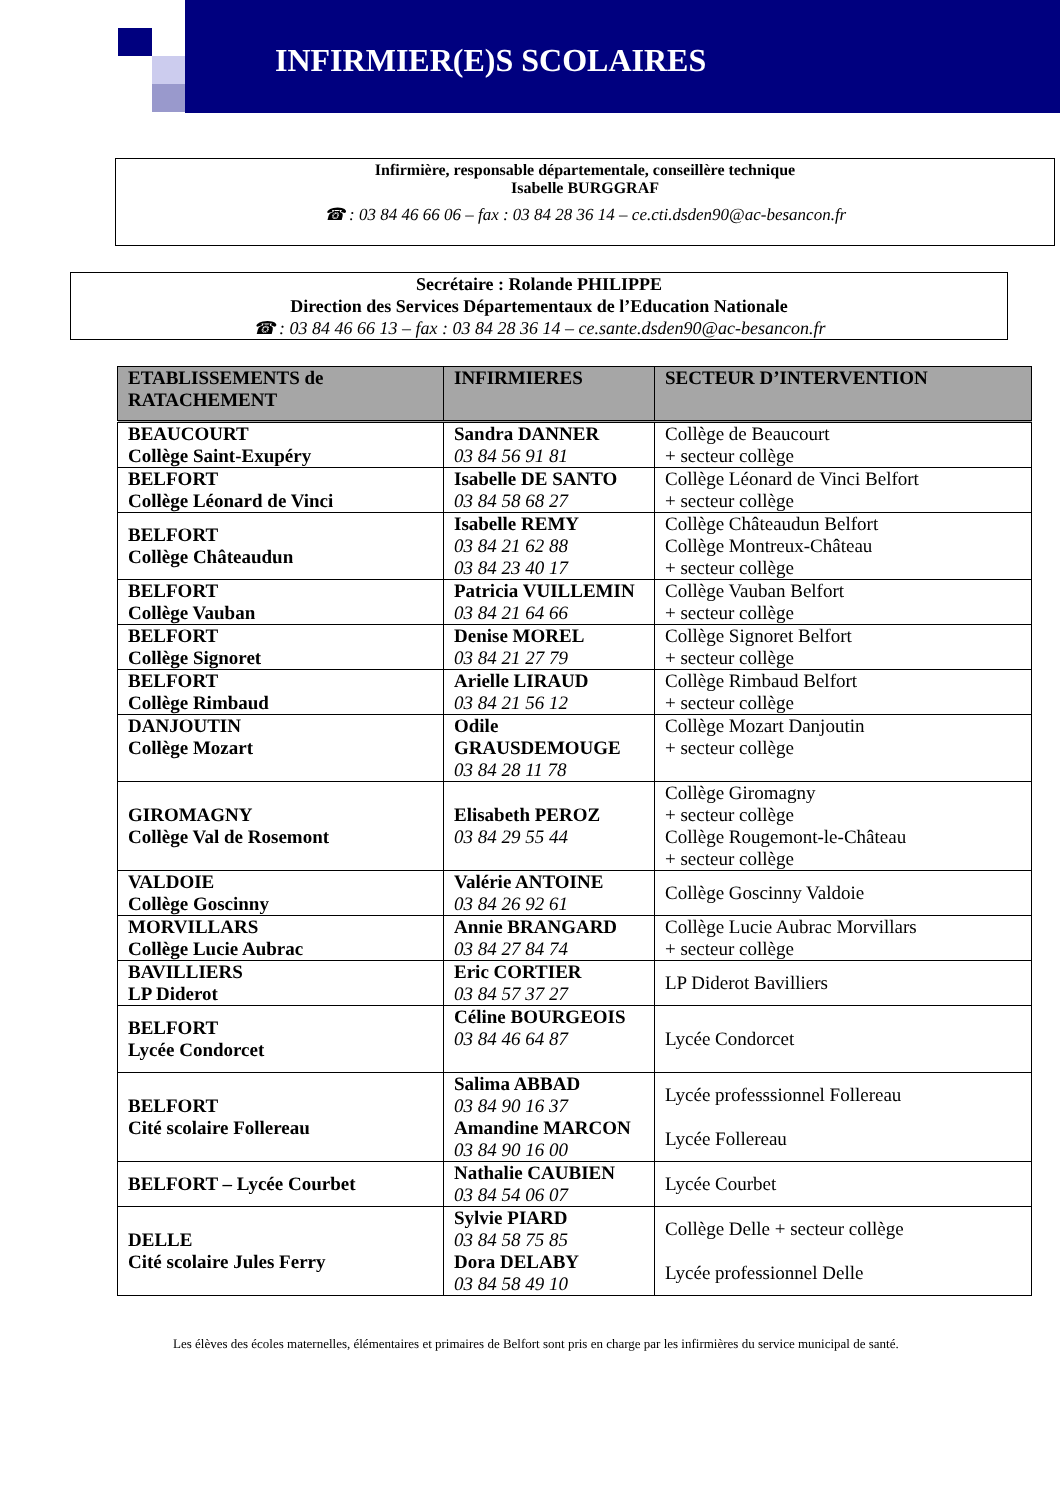INFIRMIER(E)S SCOLAIRES
Infirmière, responsable départementale, conseillère technique
Isabelle BURGGRAF
☎ : 03 84 46 66 06 – fax : 03 84 28 36 14 – ce.cti.dsden90@ac-besancon.fr
Secrétaire : Rolande PHILIPPE
Direction des Services Départementaux de l’Education Nationale
☎ : 03 84 46 66 13 – fax : 03 84 28 36 14 – ce.sante.dsden90@ac-besancon.fr
| ETABLISSEMENTS de RATACHEMENT | INFIRMIERES | SECTEUR D’INTERVENTION |
| --- | --- | --- |
| BEAUCOURT Collège Saint-Exupéry | Sandra DANNER 03 84 56 91 81 | Collège de Beaucourt + secteur collège |
| BELFORT Collège Léonard de Vinci | Isabelle DE SANTO 03 84 58 68 27 | Collège Léonard de Vinci Belfort + secteur collège |
| BELFORT Collège Châteaudun | Isabelle REMY 03 84 21 62 88 03 84 23 40 17 | Collège Châteaudun Belfort Collège Montreux-Château + secteur collège |
| BELFORT Collège Vauban | Patricia VUILLEMIN 03 84 21 64 66 | Collège Vauban Belfort + secteur collège |
| BELFORT Collège Signoret | Denise MOREL 03 84 21 27 79 | Collège Signoret Belfort + secteur collège |
| BELFORT Collège Rimbaud | Arielle LIRAUD 03 84 21 56 12 | Collège Rimbaud Belfort + secteur collège |
| DANJOUTIN Collège Mozart | Odile GRAUSDEMOUGE 03 84 28 11 78 | Collège Mozart Danjoutin + secteur collège |
| GIROMAGNY Collège Val de Rosemont | Elisabeth PEROZ 03 84 29 55 44 | Collège Giromagny + secteur collège Collège Rougemont-le-Château + secteur collège |
| VALDOIE Collège Goscinny | Valérie ANTOINE 03 84 26 92 61 | Collège Goscinny Valdoie |
| MORVILLARS Collège Lucie Aubrac | Annie BRANGARD 03 84 27 84 74 | Collège Lucie Aubrac Morvillars + secteur collège |
| BAVILLIERS LP Diderot | Eric CORTIER 03 84 57 37 27 | LP Diderot Bavilliers |
| BELFORT Lycée Condorcet | Céline BOURGEOIS 03 84 46 64 87 | Lycée Condorcet |
| BELFORT Cité scolaire Follereau | Salima ABBAD 03 84 90 16 37 Amandine MARCON 03 84 90 16 00 | Lycée professsionnel Follereau Lycée Follereau |
| BELFORT – Lycée Courbet | Nathalie CAUBIEN 03 84 54 06 07 | Lycée Courbet |
| DELLE Cité scolaire Jules Ferry | Sylvie PIARD 03 84 58 75 85 Dora DELABY 03 84 58 49 10 | Collège Delle + secteur collège Lycée professionnel Delle |
Les élèves des écoles maternelles, élémentaires et primaires de Belfort sont pris en charge par les infirmières du service municipal de santé.